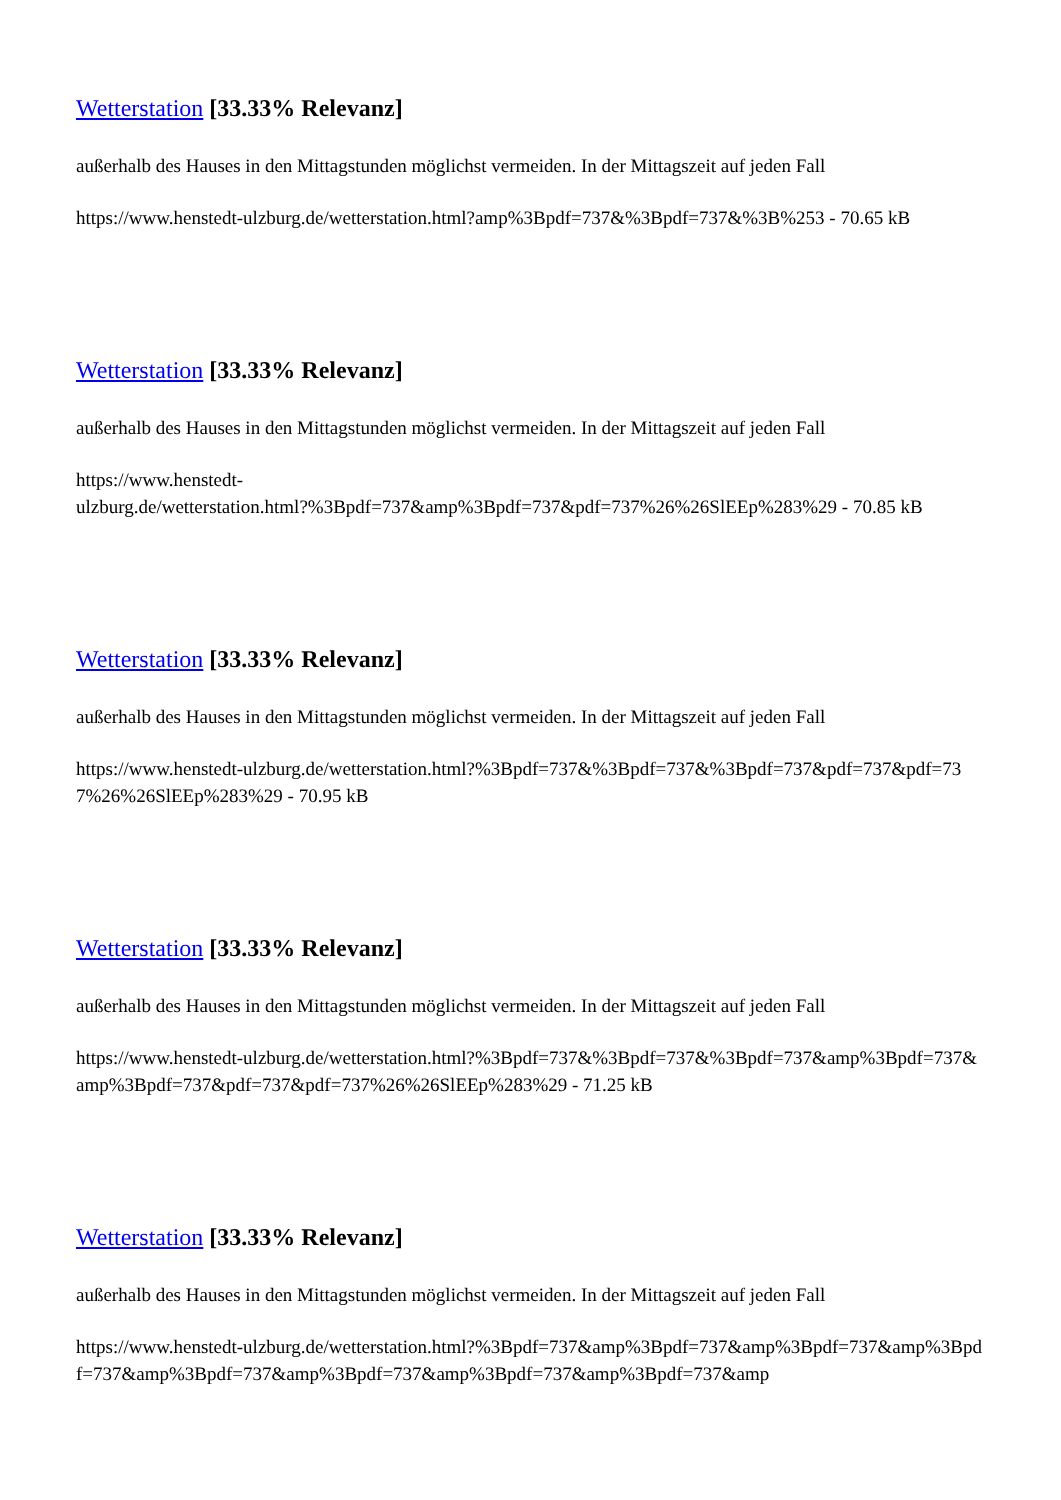Wetterstation [33.33% Relevanz]
außerhalb des Hauses in den Mittagstunden möglichst vermeiden. In der Mittagszeit auf jeden Fall
https://www.henstedt-ulzburg.de/wetterstation.html?amp%3Bpdf=737&%3Bpdf=737&%3B%253 - 70.65 kB
Wetterstation [33.33% Relevanz]
außerhalb des Hauses in den Mittagstunden möglichst vermeiden. In der Mittagszeit auf jeden Fall
https://www.henstedt-
ulzburg.de/wetterstation.html?%3Bpdf=737&amp%3Bpdf=737&pdf=737%26%26SlEEp%283%29 - 70.85 kB
Wetterstation [33.33% Relevanz]
außerhalb des Hauses in den Mittagstunden möglichst vermeiden. In der Mittagszeit auf jeden Fall
https://www.henstedt-ulzburg.de/wetterstation.html?%3Bpdf=737&%3Bpdf=737&%3Bpdf=737&pdf=737&pdf=737%26%26SlEEp%283%29 - 70.95 kB
Wetterstation [33.33% Relevanz]
außerhalb des Hauses in den Mittagstunden möglichst vermeiden. In der Mittagszeit auf jeden Fall
https://www.henstedt-ulzburg.de/wetterstation.html?%3Bpdf=737&%3Bpdf=737&%3Bpdf=737&amp%3Bpdf=737&amp%3Bpdf=737&pdf=737&pdf=737%26%26SlEEp%283%29 - 71.25 kB
Wetterstation [33.33% Relevanz]
außerhalb des Hauses in den Mittagstunden möglichst vermeiden. In der Mittagszeit auf jeden Fall
https://www.henstedt-ulzburg.de/wetterstation.html?%3Bpdf=737&amp%3Bpdf=737&amp%3Bpdf=737&amp%3Bpdf=737&amp%3Bpdf=737&amp%3Bpdf=737&amp%3Bpdf=737&amp%3Bpdf=737&amp